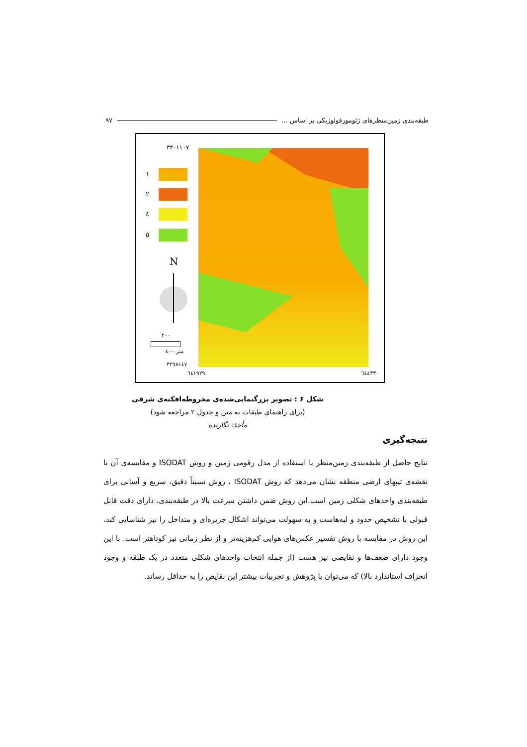طبقه‌بندی زمین‌منظرهای ژئومورفولوژیکی بر اساس ... ۹۷
۳۳۰۱۱۰۷
۱
۲
٤
٥
N
۲۰۰
متر ٤۰۰
۳۲۹۸۱٤۷
٦٤۱۹۲۹ ٦٤٤۳۳۰
شکل ۶ : تصویر بزرگنمایی‌شده‌ی مخروطه‌افکنه‌ی شرقی
(برای راهنمای طبقات به متن و جدول ۲ مراجعه شود)
مأخذ: نگارنده
نتیجه‌گیری
نتایج حاصل از طبقه‌بندی زمین‌منظر با استفاده از مدل رقومی زمین و روش ISODAT و مقایسه‌ی آن با نقشه‌ی تیپهای ارضی منطقه نشان می‌دهد که روش ISODAT ، روش نسبتاً دقیق، سریع و آسانی برای طبقه‌بندی واحدهای شکلی زمین است.این روش ضمن داشتن سرعت بالا در طبقه‌بندی، دارای دقت قابل قبولی با تشخیص حدود و لبه‌هاست و به سهولت می‌تواند اشکال جزیره‌ای و متداخل را نیز شناسایی کند. این روش در مقایسه با روش تفسیر عکس‌های هوایی کم‌هزینه‌تر و از نظر زمانی نیز کوتاهتر است. با این وجود دارای ضعف‌ها و نقایصی نیز هست (از جمله انتخاب واحدهای شکلی متعدد در یک طبقه و وجود انحراف استاندارد بالا) که می‌توان با پژوهش و تجربیات بیشتر این نقایص را به حداقل رساند.